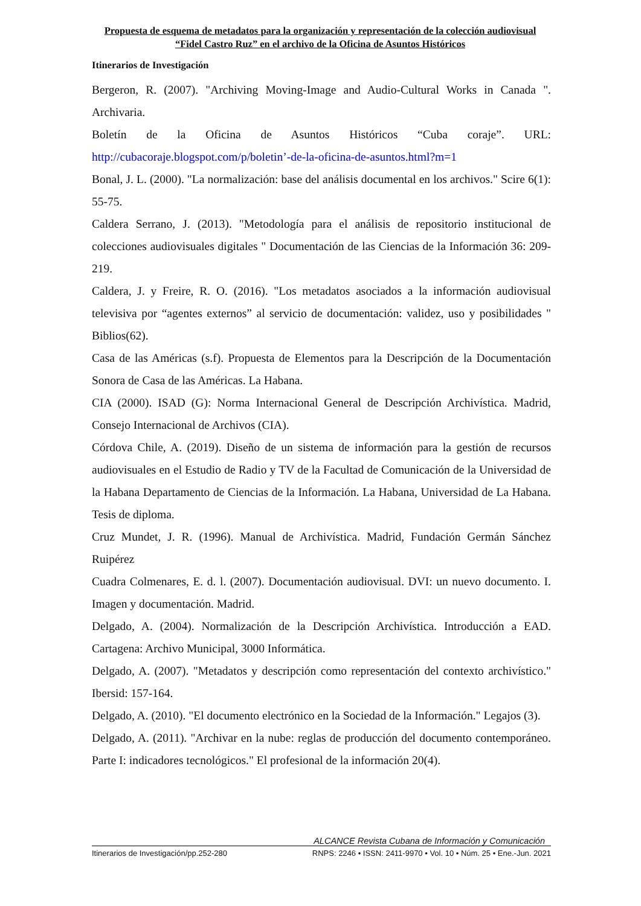Propuesta de esquema de metadatos para la organización y representación de la colección audiovisual “Fidel Castro Ruz” en el archivo de la Oficina de Asuntos Históricos
Itinerarios de Investigación
Bergeron, R. (2007). "Archiving Moving-Image and Audio-Cultural Works in Canada ". Archivaria.
Boletín de la Oficina de Asuntos Históricos “Cuba coraje”. URL: http://cubacoraje.blogspot.com/p/boletin’-de-la-oficina-de-asuntos.html?m=1
Bonal, J. L. (2000). "La normalización: base del análisis documental en los archivos." Scire 6(1): 55-75.
Caldera Serrano, J. (2013). "Metodología para el análisis de repositorio institucional de colecciones audiovisuales digitales " Documentación de las Ciencias de la Información 36: 209-219.
Caldera, J. y Freire, R. O. (2016). "Los metadatos asociados a la información audiovisual televisiva por “agentes externos” al servicio de documentación: validez, uso y posibilidades " Biblios(62).
Casa de las Américas (s.f). Propuesta de Elementos para la Descripción de la Documentación Sonora de Casa de las Américas. La Habana.
CIA (2000). ISAD (G): Norma Internacional General de Descripción Archivística. Madrid, Consejo Internacional de Archivos (CIA).
Córdova Chile, A. (2019). Diseño de un sistema de información para la gestión de recursos audiovisuales en el Estudio de Radio y TV de la Facultad de Comunicación de la Universidad de la Habana Departamento de Ciencias de la Información. La Habana, Universidad de La Habana. Tesis de diploma.
Cruz Mundet, J. R. (1996). Manual de Archivística. Madrid, Fundación Germán Sánchez Ruipérez
Cuadra Colmenares, E. d. l. (2007). Documentación audiovisual. DVI: un nuevo documento. I. Imagen y documentación. Madrid.
Delgado, A. (2004). Normalización de la Descripción Archivística. Introducción a EAD. Cartagena: Archivo Municipal, 3000 Informática.
Delgado, A. (2007). "Metadatos y descripción como representación del contexto archivístico." Ibersid: 157-164.
Delgado, A. (2010). "El documento electrónico en la Sociedad de la Información." Legajos (3).
Delgado, A. (2011). "Archivar en la nube: reglas de producción del documento contemporáneo. Parte I: indicadores tecnológicos." El profesional de la información 20(4).
ALCANCE Revista Cubana de Información y Comunicación
Itinerarios de Investigación/pp.252-280 RNPS: 2246 • ISSN: 2411-9970 • Vol. 10 • Núm. 25 • Ene.-Jun. 2021